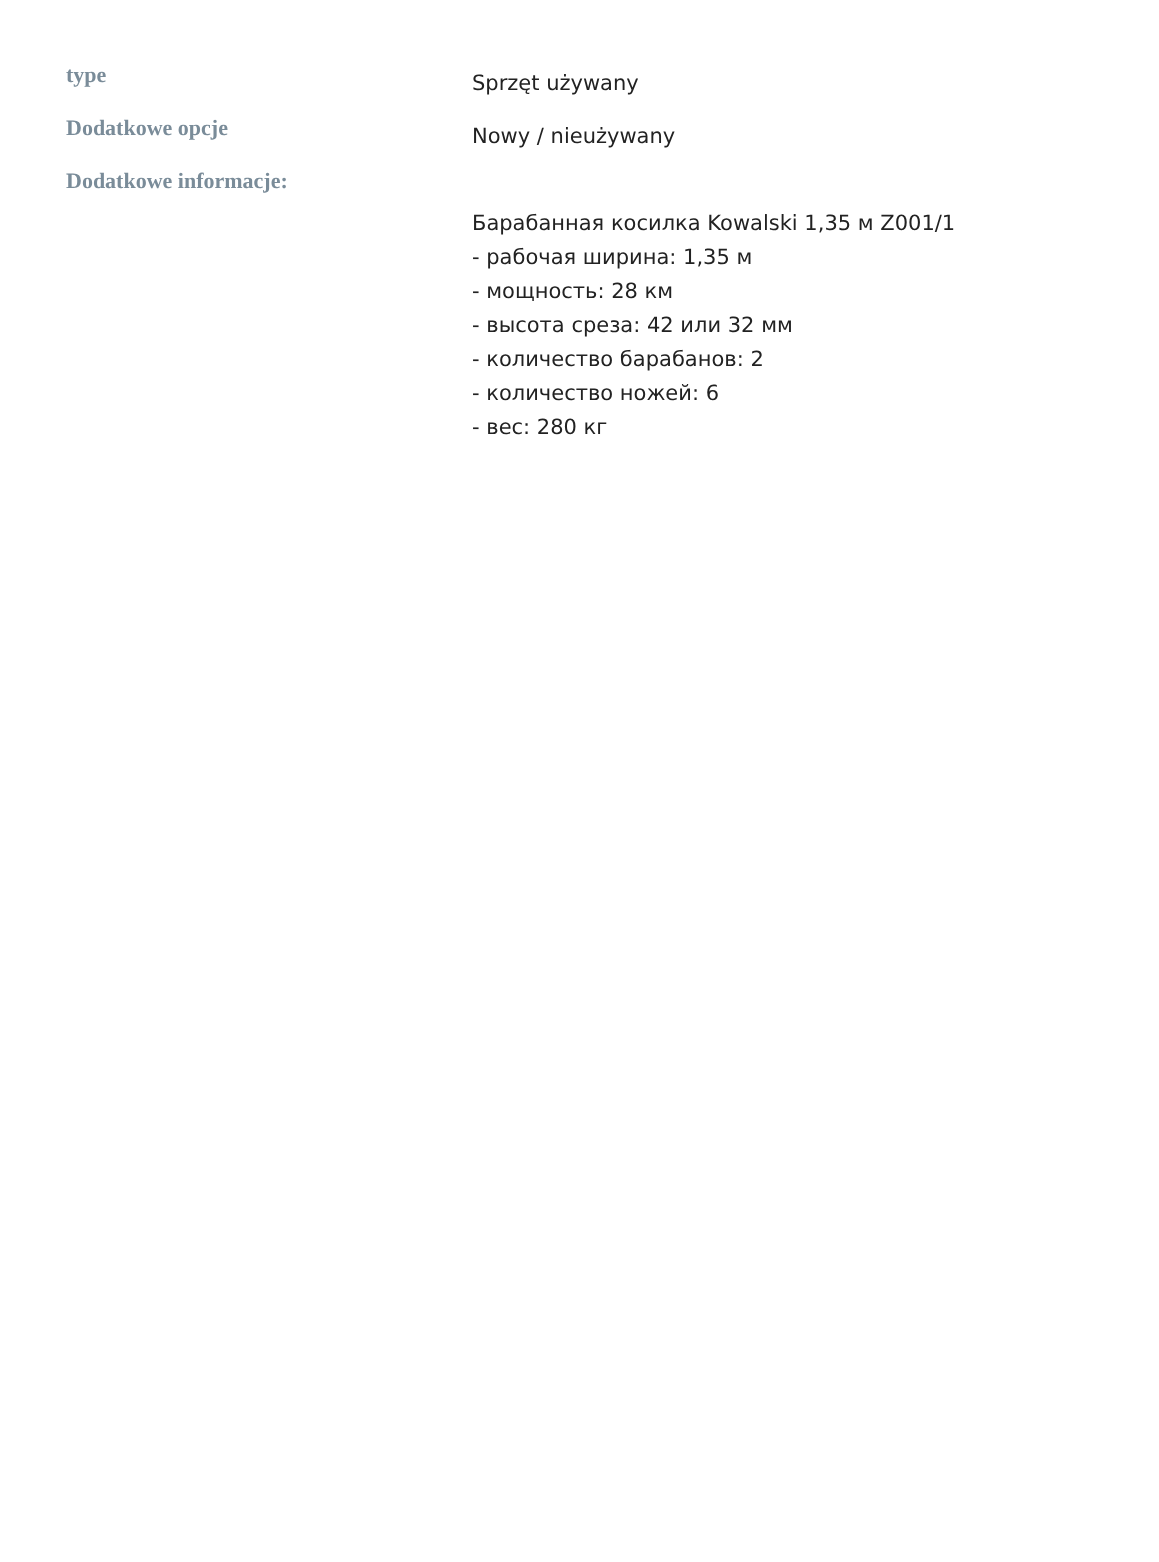| type | Sprzęt używany |
| Dodatkowe opcje | Nowy / nieużywany |
| Dodatkowe informacje: | Барабанная косилка Kowalski 1,35 м Z001/1 - рабочая ширина: 1,35 м - мощность: 28 км - высота среза: 42 или 32 мм - количество барабанов: 2 - количество ножей: 6 - вес: 280 кг |